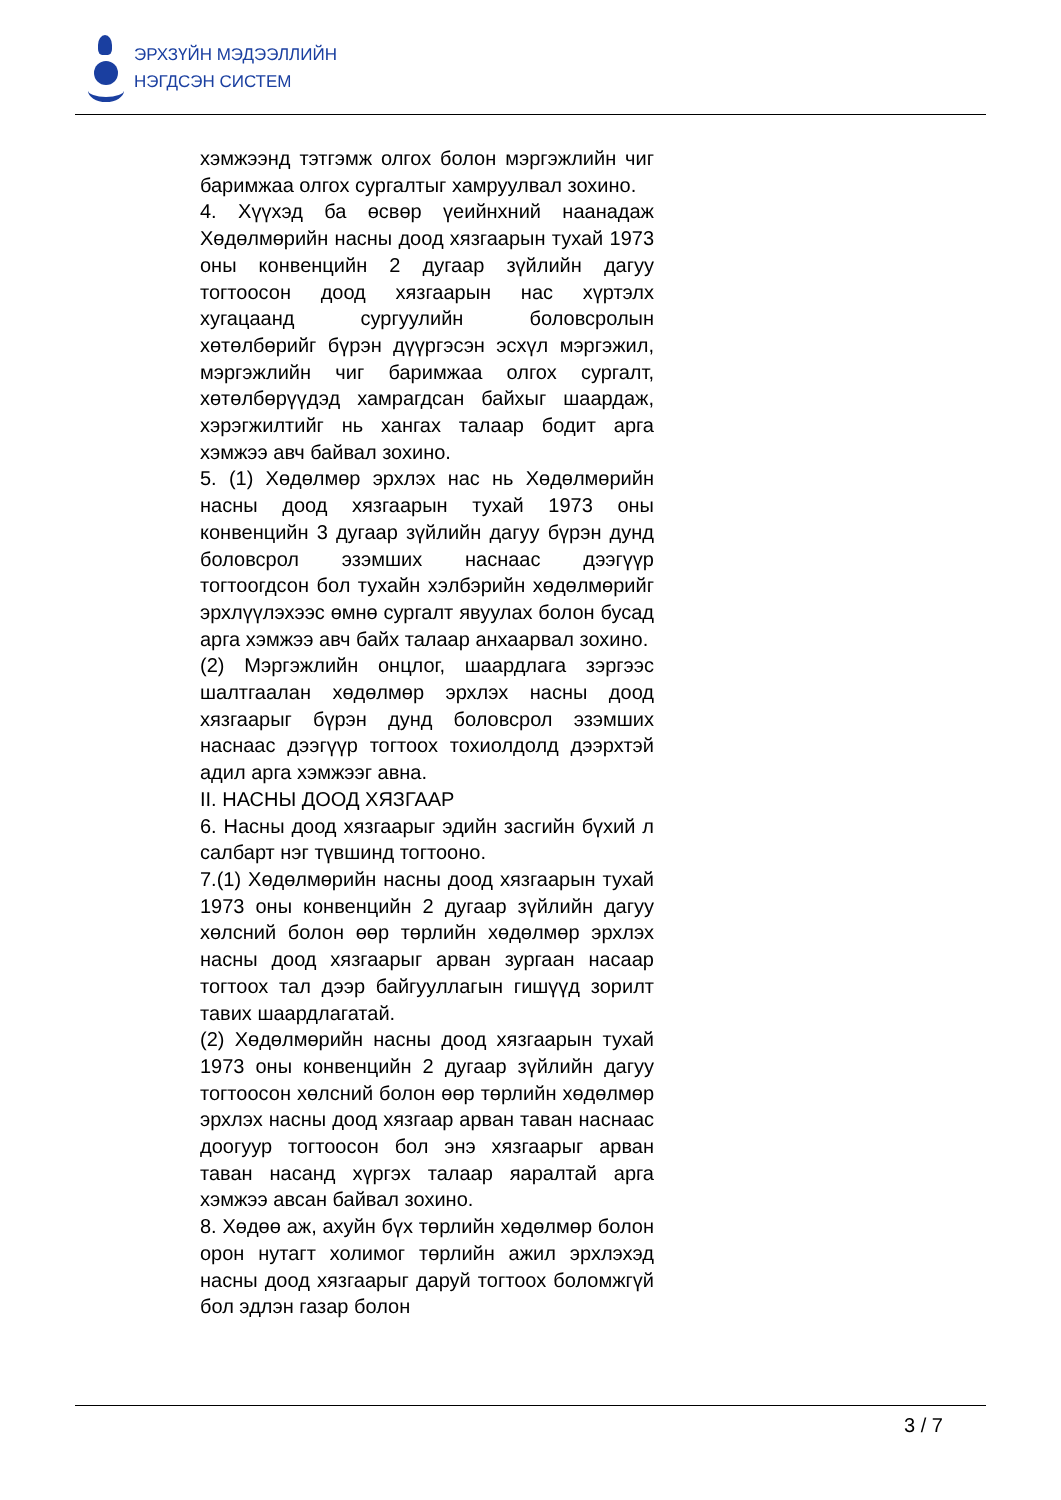ЭРХЗҮЙН МЭДЭЭЛЛИЙН
НЭГДСЭН СИСТЕМ
хэмжээнд тэтгэмж олгох болон мэргэжлийн чиг баримжаа олгох сургалтыг хамруулвал зохино.
4. Хүүхэд ба өсвөр үеийнхний наанадаж Хөдөлмөрийн насны доод хязгаарын тухай 1973 оны конвенцийн 2 дугаар зүйлийн дагуу тогтоосон доод хязгаарын нас хүртэлх хугацаанд сургуулийн боловсролын хөтөлбөрийг бүрэн дүүргэсэн эсхүл мэргэжил, мэргэжлийн чиг баримжаа олгох сургалт, хөтөлбөрүүдэд хамрагдсан байхыг шаардаж, хэрэгжилтийг нь хангах талаар бодит арга хэмжээ авч байвал зохино.
5. (1) Хөдөлмөр эрхлэх нас нь Хөдөлмөрийн насны доод хязгаарын тухай 1973 оны конвенцийн 3 дугаар зүйлийн дагуу бүрэн дунд боловсрол эзэмших наснаас дээгүүр тогтоогдсон бол тухайн хэлбэрийн хөдөлмөрийг эрхлүүлэхээс өмнө сургалт явуулах болон бусад арга хэмжээ авч байх талаар анхаарвал зохино.
(2) Мэргэжлийн онцлог, шаардлага зэргээс шалтгаалан хөдөлмөр эрхлэх насны доод хязгаарыг бүрэн дунд боловсрол эзэмших наснаас дээгүүр тогтоох тохиолдолд дээрхтэй адил арга хэмжээг авна.
II. НАСНЫ ДООД ХЯЗГААР
6. Насны доод хязгаарыг эдийн засгийн бүхий л салбарт нэг түвшинд тогтооно.
7.(1) Хөдөлмөрийн насны доод хязгаарын тухай 1973 оны конвенцийн 2 дугаар зүйлийн дагуу хөлсний болон өөр төрлийн хөдөлмөр эрхлэх насны доод хязгаарыг арван зургаан насаар тогтоох тал дээр байгууллагын гишүүд зорилт тавих шаардлагатай.
(2) Хөдөлмөрийн насны доод хязгаарын тухай 1973 оны конвенцийн 2 дугаар зүйлийн дагуу тогтоосон хөлсний болон өөр төрлийн хөдөлмөр эрхлэх насны доод хязгаар арван таван наснаас доогуур тогтоосон бол энэ хязгаарыг арван таван насанд хүргэх талаар яаралтай арга хэмжээ авсан байвал зохино.
8. Хөдөө аж, ахуйн бүх төрлийн хөдөлмөр болон орон нутагт холимог төрлийн ажил эрхлэхэд насны доод хязгаарыг даруй тогтоох боломжгүй бол эдлэн газар болон
3 / 7